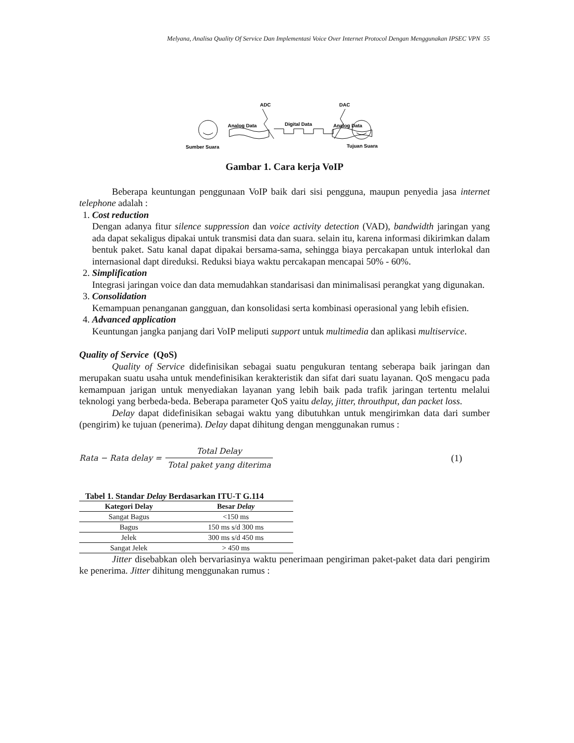Melyana, Analisa Quality Of Service Dan Implementasi Voice Over Internet Protocol Dengan Menggunakan IPSEC VPN 55
Sumber Suara
Tujuan Suara
ADC
DAC
Analog Data
Digital Data
Analog Data
Gambar 1. Cara kerja VoIP
Beberapa keuntungan penggunaan VoIP baik dari sisi pengguna, maupun penyedia jasa internet telephone adalah :
1. Cost reduction
Dengan adanya fitur silence suppression dan voice activity detection (VAD), bandwidth jaringan yang ada dapat sekaligus dipakai untuk transmisi data dan suara. selain itu, karena informasi dikirimkan dalam bentuk paket. Satu kanal dapat dipakai bersama-sama, sehingga biaya percakapan untuk interlokal dan internasional dapt direduksi. Reduksi biaya waktu percakapan mencapai 50% - 60%.
2. Simplification
Integrasi jaringan voice dan data memudahkan standarisasi dan minimalisasi perangkat yang digunakan.
3. Consolidation
Kemampuan penanganan gangguan, dan konsolidasi serta kombinasi operasional yang lebih efisien.
4. Advanced application
Keuntungan jangka panjang dari VoIP meliputi support untuk multimedia dan aplikasi multiservice.
Quality of Service (QoS)
Quality of Service didefinisikan sebagai suatu pengukuran tentang seberapa baik jaringan dan merupakan suatu usaha untuk mendefinisikan kerakteristik dan sifat dari suatu layanan. QoS mengacu pada kemampuan jarigan untuk menyediakan layanan yang lebih baik pada trafik jaringan tertentu melalui teknologi yang berbeda-beda. Beberapa parameter QoS yaitu delay, jitter, throuthput, dan packet loss.
Delay dapat didefinisikan sebagai waktu yang dibutuhkan untuk mengirimkan data dari sumber (pengirim) ke tujuan (penerima). Delay dapat dihitung dengan menggunakan rumus :
Rata − Rata delay = Total Delay Total paket yang diterima (1)
Tabel 1. Standar Delay Berdasarkan ITU-T G.114
| Kategori Delay | Besar Delay |
| --- | --- |
| Sangat Bagus | <150 ms |
| Bagus | 150 ms s/d 300 ms |
| Jelek | 300 ms s/d 450 ms |
| Sangat Jelek | > 450 ms |
Jitter disebabkan oleh bervariasinya waktu penerimaan pengiriman paket-paket data dari pengirim ke penerima. Jitter dihitung menggunakan rumus :